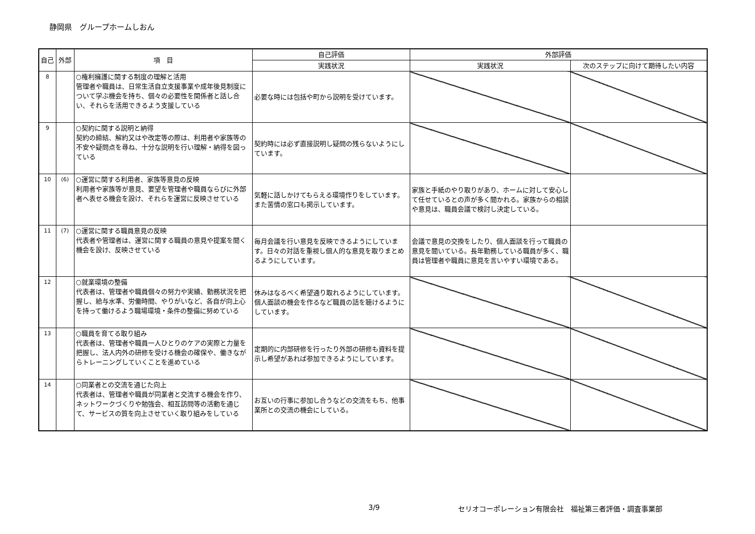静岡県　グループホームしおん
| 自己 | 外部 | 項 目 | 自己評価 | 外部評価 | |
| --- | --- | --- | --- | --- | --- |
| | | | 実践状況 | 実践状況 | 次のステップに向けて期待したい内容 |
| 8 | | ○権利擁護に関する制度の理解と活用 管理者や職員は、日常生活自立支援事業や成年後見制度について学ぶ機会を持ち、個々の必要性を関係者と話し合い、それらを活用できるよう支援している | 必要な時には包括や町から説明を受けています。 | | |
| 9 | | ○契約に関する説明と納得 契約の締結、解約又はや改定等の際は、利用者や家族等の不安や疑問点を尋ね、十分な説明を行い理解・納得を図っている | 契約時には必ず直接説明し疑問の残らないようにしています。 | | |
| 10 | (6) | ○運営に関する利用者、家族等意見の反映 利用者や家族等が意見、要望を管理者や職員ならびに外部者へ表せる機会を設け、それらを運営に反映させている | 気軽に話しかけてもらえる環境作りをしています。また苦情の窓口も掲示しています。 | 家族と手紙のやり取りがあり、ホームに対して安心して任せているとの声が多く聞かれる。家族からの相談や意見は、職員会議で検討し決定している。 | |
| 11 | (7) | ○運営に関する職員意見の反映 代表者や管理者は、運営に関する職員の意見や提案を聞く機会を設け、反映させている | 毎月会議を行い意見を反映できるようにしています。日々の対話を重視し個人的な意見を取りまとめるようにしています。 | 会議で意見の交換をしたり、個人面談を行って職員の意見を聞いている。長年勤務している職員が多く、職員は管理者や職員に意見を言いやすい環境である。 | |
| 12 | | ○就業環境の整備 代表者は、管理者や職員個々の努力や実績、勤務状況を把握し、給与水準、労働時間、やりがいなど、各自が向上心を持って働けるよう職場環境・条件の整備に努めている | 休みはなるべく希望通り取れるようにしています。個人面談の機会を作るなど職員の話を聴けるようにしています。 | | |
| 13 | | ○職員を育てる取り組み 代表者は、管理者や職員一人ひとりのケアの実際と力量を把握し、法人内外の研修を受ける機会の確保や、働きながらトレーニングしていくことを進めている | 定期的に内部研修を行ったり外部の研修も資料を提示し希望があれば参加できるようにしています。 | | |
| 14 | | ○同業者との交流を通じた向上 代表者は、管理者や職員が同業者と交流する機会を作り、ネットワークづくりや勉強会、相互訪問等の活動を通じて、サービスの質を向上させていく取り組みをしている | お互いの行事に参加し合うなどの交流をもち、他事業所との交流の機会にしている。 | | |
3/9
セリオコーポレーション有限会社　福祉第三者評価・調査事業部